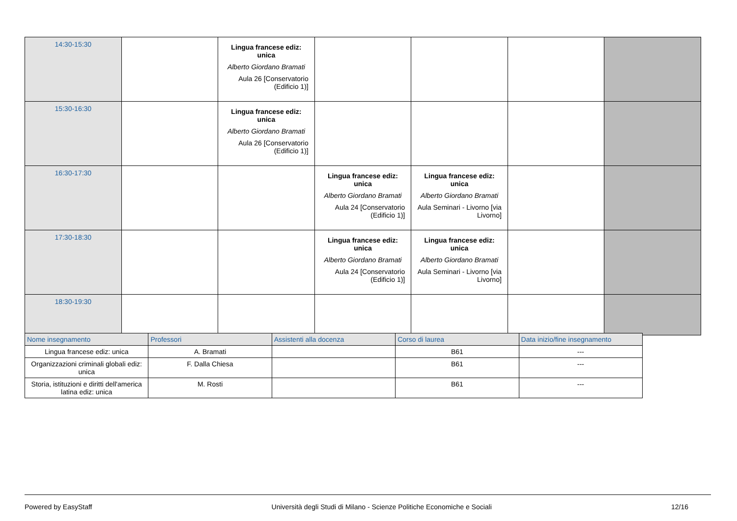| 14:30-15:30 | | Lingua francese ediz: unica Alberto Giordano Bramati Aula 26 [Conservatorio (Edificio 1)] | | | | |
| 15:30-16:30 | | Lingua francese ediz: unica Alberto Giordano Bramati Aula 26 [Conservatorio (Edificio 1)] | | | | |
| 16:30-17:30 | | | Lingua francese ediz: unica Alberto Giordano Bramati Aula 24 [Conservatorio (Edificio 1)] | Lingua francese ediz: unica Alberto Giordano Bramati Aula Seminari - Livorno [via Livorno] | | |
| 17:30-18:30 | | | Lingua francese ediz: unica Alberto Giordano Bramati Aula 24 [Conservatorio (Edificio 1)] | Lingua francese ediz: unica Alberto Giordano Bramati Aula Seminari - Livorno [via Livorno] | | |
| 18:30-19:30 | | | | | | |
| Nome insegnamento | Professori | Assistenti alla docenza | Corso di laurea | Data inizio/fine insegnamento |
| --- | --- | --- | --- | --- |
| Lingua francese ediz: unica | A. Bramati | | B61 | --- |
| Organizzazioni criminali globali ediz: unica | F. Dalla Chiesa | | B61 | --- |
| Storia, istituzioni e diritti dell'america latina ediz: unica | M. Rosti | | B61 | --- |
Powered by EasyStaff Università degli Studi di Milano - Scienze Politiche Economiche e Sociali 12/16